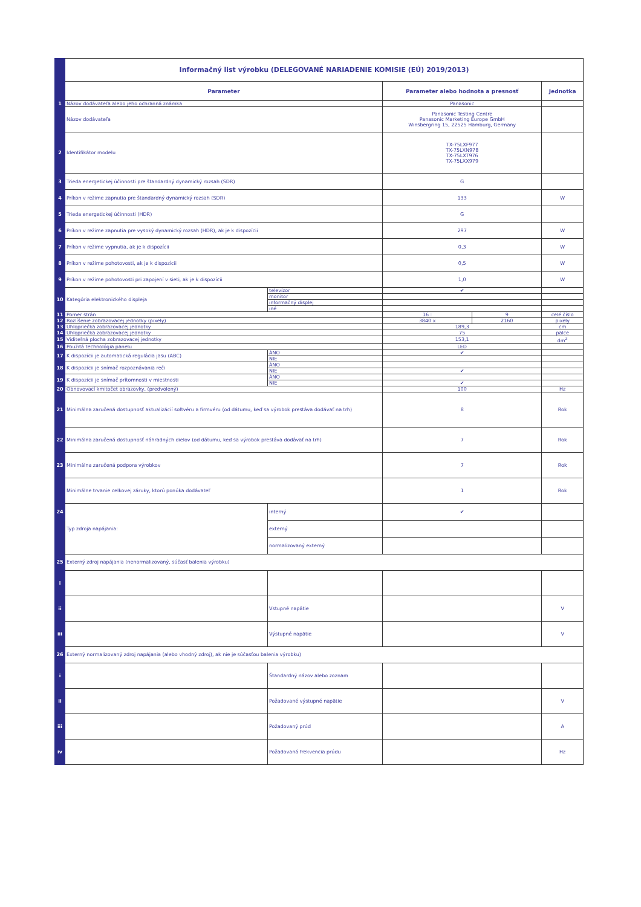| | Informačný list výrobku (DELEGOVANÉ NARIADENIE KOMISIE (EÚ) 2019/2013) | | | | |
| | Parameter | | Parameter alebo hodnota a presnosť | | Jednotka |
| 1 | Názov dodávateľa alebo jeho ochranná známka | | Panasonic | | |
| | Názov dodávateľa | | Panasonic Testing Centre Panasonic Marketing Europe GmbH Winsbergring 15, 22525 Hamburg, Germany | | |
| 2 | Identifikátor modelu | | TX-75LXF977 TX-75LXN978 TX-75LXT976 TX-75LXX979 | | |
| 3 | Trieda energetickej účinnosti pre štandardný dynamický rozsah (SDR) | | G | | |
| 4 | Príkon v režime zapnutia pre štandardný dynamický rozsah (SDR) | | 133 | | W |
| 5 | Trieda energetickej účinnosti (HDR) | | G | | |
| 6 | Príkon v režime zapnutia pre vysoký dynamický rozsah (HDR), ak je k dispozícii | | 297 | | W |
| 7 | Príkon v režime vypnutia, ak je k dispozícii | | 0,3 | | W |
| 8 | Príkon v režime pohotovosti, ak je k dispozícii | | 0,5 | | W |
| 9 | Príkon v režime pohotovosti pri zapojení v sieti, ak je k dispozícii | | 1,0 | | W |
| 10 | Kategória elektronického displeja | televízor | ✔ | | |
| | | monitor | | | |
| | | informačný displej | | | |
| | | iné | | | |
| 11 | Pomer strán | | 16 : | 9 | celé číslo |
| 12 | Rozlíšenie zobrazovacej jednotky (pixely) | | 3840 x | 2160 | pixely |
| 13 | Uhlopriečka zobrazovacej jednotky | | 189,3 | | cm |
| 14 | Uhlopriečka zobrazovacej jednotky | | 75 | | palce |
| 15 | Viditeľná plocha zobrazovacej jednotky | | 153,1 | | dm<sup>2</sup> |
| 16 | Použitá technológia panelu | | LED | | |
| 17 | K dispozícii je automatická regulácia jasu (ABC) | ÁNO | ✔ | | |
| | | NIE | | | |
| 18 | K dispozícii je snímač rozpoznávania reči | ÁNO | | | |
| | | NIE | ✔ | | |
| 19 | K dispozícii je snímač prítomnosti v miestnosti | ÁNO | | | |
| | | NIE | ✔ | | |
| 20 | Obnovovací kmitočet obrazovky, (predvolený) | | 100 | | Hz |
| 21 | Minimálna zaručená dostupnosť aktualizácií softvéru a firmvéru (od dátumu, keď sa výrobok prestáva dodávať na trh) | | 8 | | Rok |
| 22 | Minimálna zaručená dostupnosť náhradných dielov (od dátumu, keď sa výrobok prestáva dodávať na trh) | | 7 | | Rok |
| 23 | Minimálna zaručená podpora výrobkov | | 7 | | Rok |
| | Minimálne trvanie celkovej záruky, ktorú ponúka dodávateľ | | 1 | | Rok |
| 24 | Typ zdroja napájania: | interný | ✔ | | |
| | | externý | | | |
| | | normalizovaný externý | | | |
| 25 | Externý zdroj napájania (nenormalizovaný, súčasť balenia výrobku) | | | | |
| i | | | | | |
| ii | | Vstupné napätie | | | V |
| iii | | Výstupné napätie | | | V |
| 26 | Externý normalizovaný zdroj napájania (alebo vhodný zdroj), ak nie je súčasťou balenia výrobku) | | | | |
| i | | Štandardný názov alebo zoznam | | | |
| ii | | Požadované výstupné napätie | | | V |
| iii | | Požadovaný prúd | | | A |
| iv | | Požadovaná frekvencia prúdu | | | Hz |